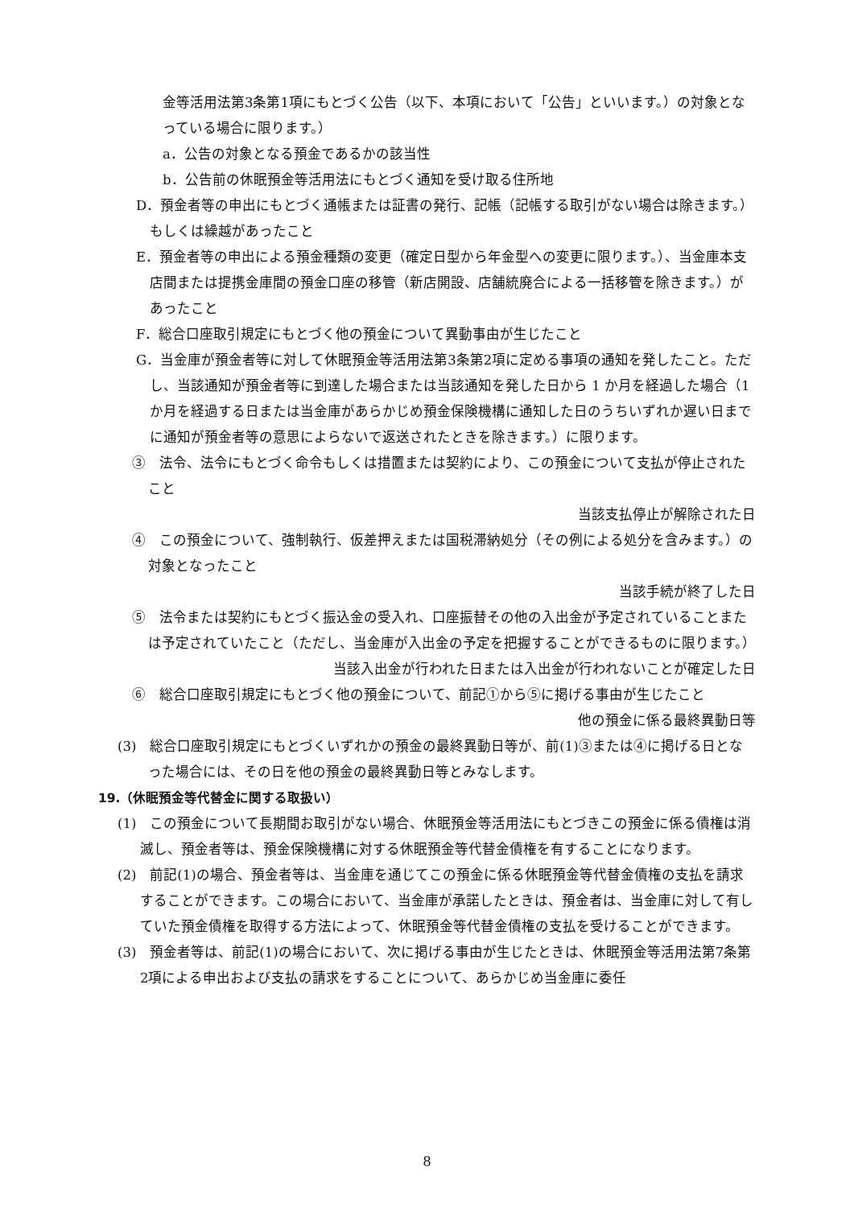金等活用法第3条第1項にもとづく公告（以下、本項において「公告」といいます。）の対象となっている場合に限ります。）
a．公告の対象となる預金であるかの該当性
b．公告前の休眠預金等活用法にもとづく通知を受け取る住所地
D．預金者等の申出にもとづく通帳または証書の発行、記帳（記帳する取引がない場合は除きます。）もしくは繰越があったこと
E．預金者等の申出による預金種類の変更（確定日型から年金型への変更に限ります。）、当金庫本支店間または提携金庫間の預金口座の移管（新店開設、店舗統廃合による一括移管を除きます。）があったこと
F．総合口座取引規定にもとづく他の預金について異動事由が生じたこと
G．当金庫が預金者等に対して休眠預金等活用法第3条第2項に定める事項の通知を発したこと。ただし、当該通知が預金者等に到達した場合または当該通知を発した日から 1 か月を経過した場合（1 か月を経過する日または当金庫があらかじめ預金保険機構に通知した日のうちいずれか遅い日までに通知が預金者等の意思によらないで返送されたときを除きます。）に限ります。
③　法令、法令にもとづく命令もしくは措置または契約により、この預金について支払が停止されたこと
当該支払停止が解除された日
④　この預金について、強制執行、仮差押えまたは国税滞納処分（その例による処分を含みます。）の対象となったこと
当該手続が終了した日
⑤　法令または契約にもとづく振込金の受入れ、口座振替その他の入出金が予定されていることまたは予定されていたこと（ただし、当金庫が入出金の予定を把握することができるものに限ります。）
当該入出金が行われた日または入出金が行われないことが確定した日
⑥　総合口座取引規定にもとづく他の預金について、前記①から⑤に掲げる事由が生じたこと
他の預金に係る最終異動日等
(3)　総合口座取引規定にもとづくいずれかの預金の最終異動日等が、前(1)③または④に掲げる日となった場合には、その日を他の預金の最終異動日等とみなします。
19.（休眠預金等代替金に関する取扱い）
(1)　この預金について長期間お取引がない場合、休眠預金等活用法にもとづきこの預金に係る債権は消滅し、預金者等は、預金保険機構に対する休眠預金等代替金債権を有することになります。
(2)　前記(1)の場合、預金者等は、当金庫を通じてこの預金に係る休眠預金等代替金債権の支払を請求することができます。この場合において、当金庫が承諾したときは、預金者は、当金庫に対して有していた預金債権を取得する方法によって、休眠預金等代替金債権の支払を受けることができます。
(3)　預金者等は、前記(1)の場合において、次に掲げる事由が生じたときは、休眠預金等活用法第7条第2項による申出および支払の請求をすることについて、あらかじめ当金庫に委任
8